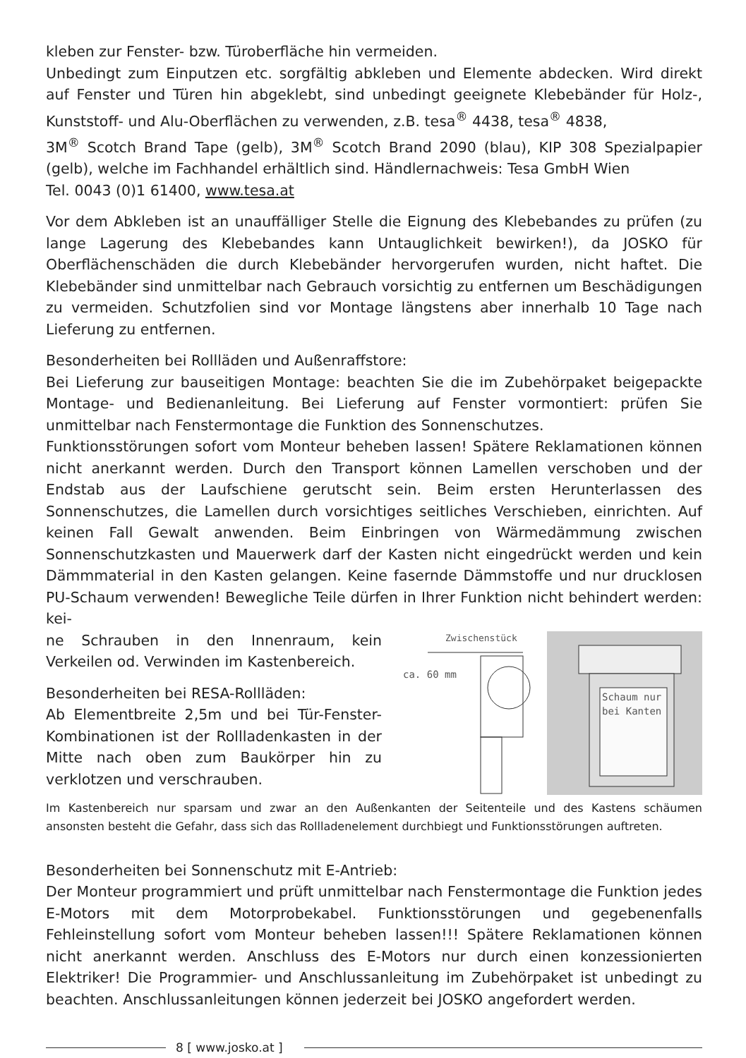kleben zur Fenster- bzw. Türoberfläche hin vermeiden.
Unbedingt zum Einputzen etc. sorgfältig abkleben und Elemente abdecken. Wird direkt auf Fenster und Türen hin abgeklebt, sind unbedingt geeignete Klebebänder für Holz-, Kunststoff- und Alu-Oberflächen zu verwenden, z.B. tesa<sup>®</sup> 4438, tesa<sup>®</sup> 4838,
3M<sup>®</sup> Scotch Brand Tape (gelb), 3M<sup>®</sup> Scotch Brand 2090 (blau), KIP 308 Spezialpapier (gelb), welche im Fachhandel erhältlich sind. Händlernachweis: Tesa GmbH Wien
Tel. 0043 (0)1 61400, www.tesa.at
Vor dem Abkleben ist an unauffälliger Stelle die Eignung des Klebebandes zu prüfen (zu lange Lagerung des Klebebandes kann Untauglichkeit bewirken!), da JOSKO für Oberflächenschäden die durch Klebebänder hervorgerufen wurden, nicht haftet. Die Klebebänder sind unmittelbar nach Gebrauch vorsichtig zu entfernen um Beschädigungen zu vermeiden. Schutzfolien sind vor Montage längstens aber innerhalb 10 Tage nach Lieferung zu entfernen.
Besonderheiten bei Rollläden und Außenraffstore:
Bei Lieferung zur bauseitigen Montage: beachten Sie die im Zubehörpaket beigepackte Montage- und Bedienanleitung. Bei Lieferung auf Fenster vormontiert: prüfen Sie unmittelbar nach Fenstermontage die Funktion des Sonnenschutzes.
Funktionsstörungen sofort vom Monteur beheben lassen! Spätere Reklamationen können nicht anerkannt werden. Durch den Transport können Lamellen verschoben und der Endstab aus der Laufschiene gerutscht sein. Beim ersten Herunterlassen des Sonnenschutzes, die Lamellen durch vorsichtiges seitliches Verschieben, einrichten. Auf keinen Fall Gewalt anwenden. Beim Einbringen von Wärmedämmung zwischen Sonnenschutzkasten und Mauerwerk darf der Kasten nicht eingedrückt werden und kein Dämmmaterial in den Kasten gelangen. Keine fasernde Dämmstoffe und nur drucklosen PU-Schaum verwenden! Bewegliche Teile dürfen in Ihrer Funktion nicht behindert werden: kei-
ne Schrauben in den Innenraum, kein Verkeilen od. Verwinden im Kastenbereich.
Besonderheiten bei RESA-Rollläden:
Ab Elementbreite 2,5m und bei Tür-Fenster-Kombinationen ist der Rollladenkasten in der Mitte nach oben zum Baukörper hin zu verklotzen und verschrauben.
Zwischenstück
ca. 60 mm
Schaum nur
bei Kanten
Im Kastenbereich nur sparsam und zwar an den Außenkanten der Seitenteile und des Kastens schäumen ansonsten besteht die Gefahr, dass sich das Rollladenelement durchbiegt und Funktionsstörungen auftreten.
Besonderheiten bei Sonnenschutz mit E-Antrieb:
Der Monteur programmiert und prüft unmittelbar nach Fenstermontage die Funktion jedes E-Motors mit dem Motorprobekabel. Funktionsstörungen und gegebenenfalls Fehleinstellung sofort vom Monteur beheben lassen!!! Spätere Reklamationen können nicht anerkannt werden. Anschluss des E-Motors nur durch einen konzessionierten Elektriker! Die Programmier- und Anschlussanleitung im Zubehörpaket ist unbedingt zu beachten. Anschlussanleitungen können jederzeit bei JOSKO angefordert werden.
8 [ www.josko.at ]